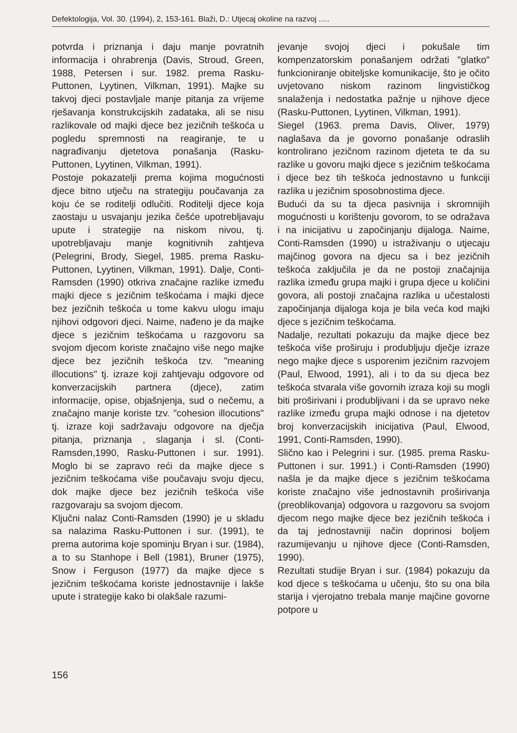Defektologija, Vol. 30. (1994), 2, 153-161. Blaži, D.: Utjecaj okoline na razvoj .....
potvrda i priznanja i daju manje povratnih informacija i ohrabrenja (Davis, Stroud, Green, 1988, Petersen i sur. 1982. prema Rasku-Puttonen, Lyytinen, Vilkman, 1991). Majke su takvoj djeci postavljale manje pitanja za vrijeme rješavanja konstrukcijskih zadataka, ali se nisu razlikovale od majki djece bez jezičnih teškoća u pogledu spremnosti na reagiranje, te u nagrađivanju djetetova ponašanja (Rasku-Puttonen, Lyytinen, Vilkman, 1991).
Postoje pokazatelji prema kojima mogućnosti djece bitno utječu na strategiju poučavanja za koju će se roditelji odlučiti. Roditelji djece koja zaostaju u usvajanju jezika češće upotrebljavaju upute i strategije na niskom nivou, tj. upotrebljavaju manje kognitivnih zahtjeva (Pelegrini, Brody, Siegel, 1985. prema Rasku-Puttonen, Lyytinen, Vilkman, 1991). Dalje, Conti-Ramsden (1990) otkriva značajne razlike između majki djece s jezičnim teškoćama i majki djece bez jezičnih teškoća u tome kakvu ulogu imaju njihovi odgovori djeci. Naime, nađeno je da majke djece s jezičnim teškoćama u razgovoru sa svojom djecom koriste značajno više nego majke djece bez jezičnih teškoća tzv. "meaning illocutions" tj. izraze koji zahtjevaju odgovore od konverzacijskih partnera (djece), zatim informacije, opise, objašnjenja, sud o nečemu, a značajno manje koriste tzv. "cohesion illocutions" tj. izraze koji sadržavaju odgovore na dječja pitanja, priznanja , slaganja i sl. (Conti-Ramsden,1990, Rasku-Puttonen i sur. 1991). Moglo bi se zapravo reći da majke djece s jezičnim teškoćama više poučavaju svoju djecu, dok majke djece bez jezičnih teškoća više razgovaraju sa svojom djecom.
Ključni nalaz Conti-Ramsden (1990) je u skladu sa nalazima Rasku-Puttonen i sur. (1991), te prema autorima koje spominju Bryan i sur. (1984), a to su Stanhope i Bell (1981), Bruner (1975), Snow i Ferguson (1977) da majke djece s jezičnim teškoćama koriste jednostavnije i lakše upute i strategije kako bi olakšale razumi-
jevanje svojoj djeci i pokušale tim kompenzatorskim ponašanjem održati "glatko" funkcioniranje obiteljske komunikacije, što je očito uvjetovano niskom razinom lingvističkog snalaženja i nedostatka pažnje u njihove djece (Rasku-Puttonen, Lyytinen, Vilkman, 1991).
Siegel (1963. prema Davis, Oliver, 1979) naglašava da je govorno ponašanje odraslih kontrolirano jezičnom razinom djeteta te da su razlike u govoru majki djece s jezičnim teškoćama i djece bez tih teškoća jednostavno u funkciji razlika u jezičnim sposobnostima djece.
Budući da su ta djeca pasivnija i skromnijih mogućnosti u korištenju govorom, to se odražava i na inicijativu u započinjanju dijaloga. Naime, Conti-Ramsden (1990) u istraživanju o utjecaju majčinog govora na djecu sa i bez jezičnih teškoća zaključila je da ne postoji značajnija razlika između grupa majki i grupa djece u količini govora, ali postoji značajna razlika u učestalosti započinjanja dijaloga koja je bila veća kod majki djece s jezičnim teškoćama.
Nadalje, rezultati pokazuju da majke djece bez teškoća više proširuju i produbljuju dječje izraze nego majke djece s usporenim jezičnim razvojem (Paul, Elwood, 1991), ali i to da su djeca bez teškoća stvarala više govornih izraza koji su mogli biti proširivani i produbljivani i da se upravo neke razlike između grupa majki odnose i na djetetov broj konverzacijskih inicijativa (Paul, Elwood, 1991, Conti-Ramsden, 1990).
Slično kao i Pelegrini i sur. (1985. prema Rasku-Puttonen i sur. 1991.) i Conti-Ramsden (1990) našla je da majke djece s jezičnim teškoćama koriste značajno više jednostavnih proširivanja (preoblikovanja) odgovora u razgovoru sa svojom djecom nego majke djece bez jezičnih teškoća i da taj jednostavniji način doprinosi boljem razumijevanju u njihove djece (Conti-Ramsden, 1990).
Rezultati studije Bryan i sur. (1984) pokazuju da kod djece s teškoćama u učenju, što su ona bila starija i vjerojatno trebala manje majčine govorne potpore u
156